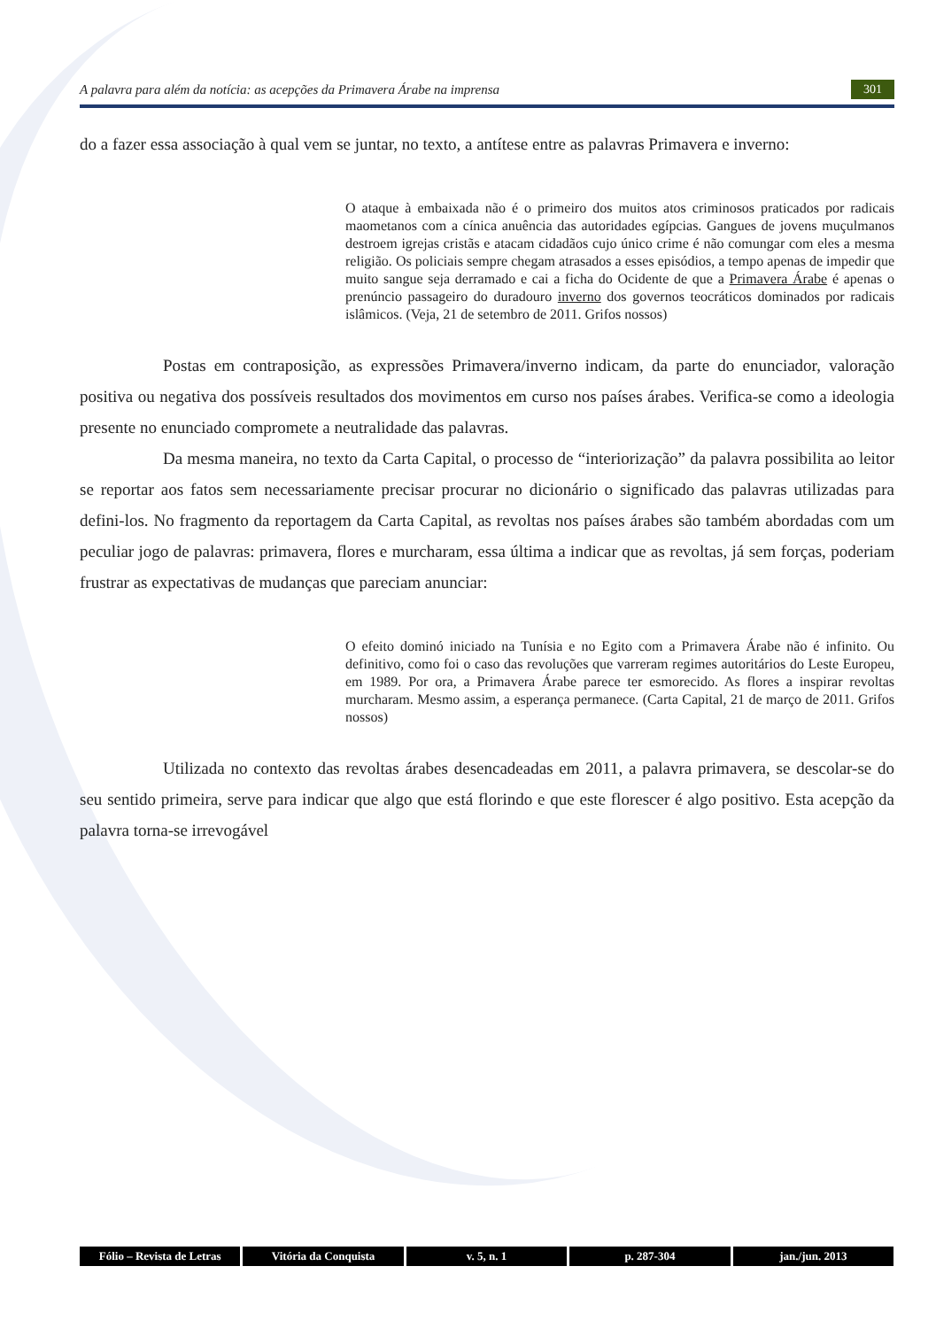A palavra para além da notícia: as acepções da Primavera Árabe na imprensa 301
do a fazer essa associação à qual vem se juntar, no texto, a antítese entre as palavras Primavera e inverno:
O ataque à embaixada não é o primeiro dos muitos atos criminosos praticados por radicais maometanos com a cínica anuência das autoridades egípcias. Gangues de jovens muçulmanos destroem igrejas cristãs e atacam cidadãos cujo único crime é não comungar com eles a mesma religião. Os policiais sempre chegam atrasados a esses episódios, a tempo apenas de impedir que muito sangue seja derramado e cai a ficha do Ocidente de que a Primavera Árabe é apenas o prenúncio passageiro do duradouro inverno dos governos teocráticos dominados por radicais islâmicos. (Veja, 21 de setembro de 2011. Grifos nossos)
Postas em contraposição, as expressões Primavera/inverno indicam, da parte do enunciador, valoração positiva ou negativa dos possíveis resultados dos movimentos em curso nos países árabes. Verifica-se como a ideologia presente no enunciado compromete a neutralidade das palavras.
Da mesma maneira, no texto da Carta Capital, o processo de “interiorização” da palavra possibilita ao leitor se reportar aos fatos sem necessariamente precisar procurar no dicionário o significado das palavras utilizadas para defini-los. No fragmento da reportagem da Carta Capital, as revoltas nos países árabes são também abordadas com um peculiar jogo de palavras: primavera, flores e murcharam, essa última a indicar que as revoltas, já sem forças, poderiam frustrar as expectativas de mudanças que pareciam anunciar:
O efeito dominó iniciado na Tunísia e no Egito com a Primavera Árabe não é infinito. Ou definitivo, como foi o caso das revoluções que varreram regimes autoritários do Leste Europeu, em 1989. Por ora, a Primavera Árabe parece ter esmorecido. As flores a inspirar revoltas murcharam. Mesmo assim, a esperança permanece. (Carta Capital, 21 de março de 2011. Grifos nossos)
Utilizada no contexto das revoltas árabes desencadeadas em 2011, a palavra primavera, se descolar-se do seu sentido primeira, serve para indicar que algo que está florindo e que este florescer é algo positivo. Esta acepção da palavra torna-se irrevogável
Fólio – Revista de Letras Vitória da Conquista v. 5, n. 1 p. 287-304 jan./jun. 2013